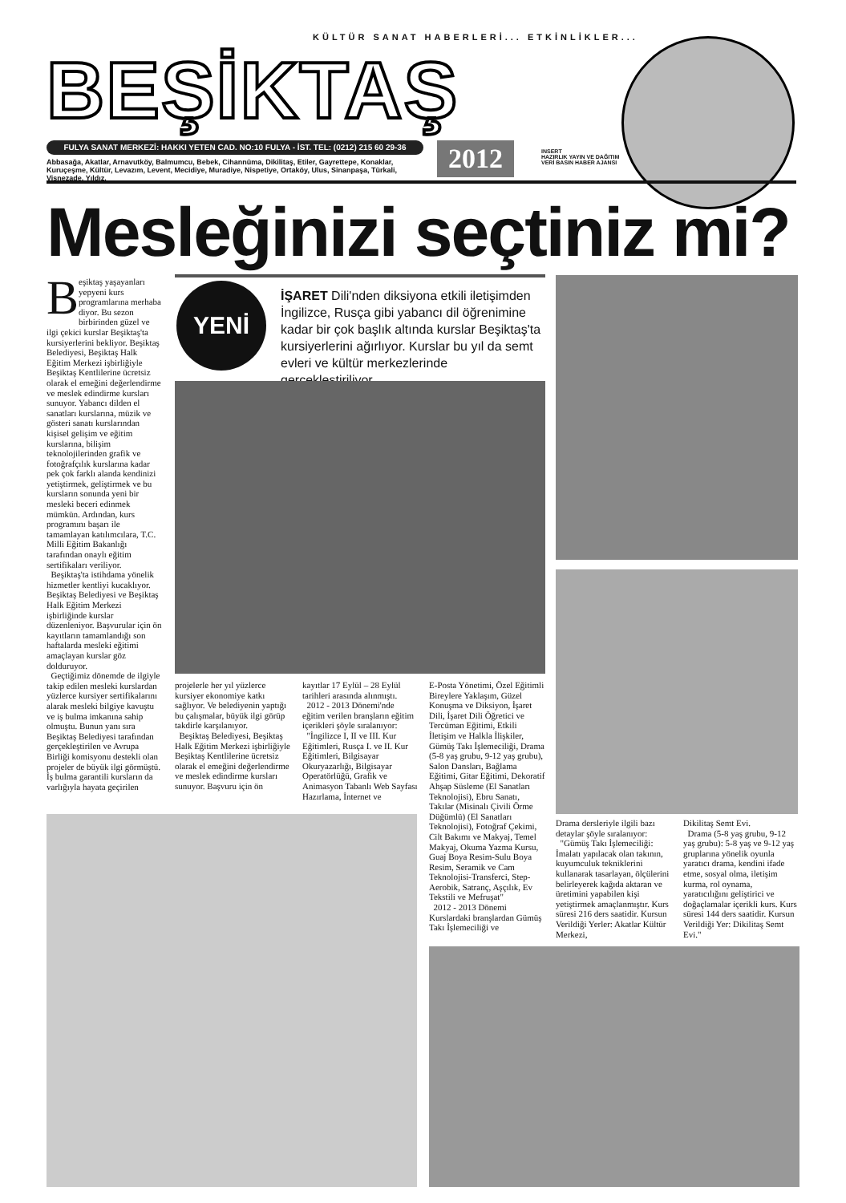KÜLTÜR SANAT HABERLERİ... ETKİNLİKLER...
BEŞİKTAŞ
FULYA SANAT MERKEZİ: HAKKI YETEN CAD. NO:10 FULYA - İST. TEL: (0212) 215 60 29-36
Abbasağa, Akatlar, Arnavutköy, Balmumcu, Bebek, Cihannüma, Dikilitaş, Etiler, Gayrettepe, Konaklar, Kuruçeşme, Kültür, Levazım, Levent, Mecidiye, Muradiye, Nispetiye, Ortaköy, Ulus, Sinanpaşa, Türkali, Vişnezade, Yıldız.
2012
INSERT
HAZIRLIK YAYIN VE DAĞITIM
VERİ BASIN HABER AJANSI
Mesleğinizi seçtiniz mi?
Beşiktaş yaşayanları yepyeni kurs programlarına merhaba diyor. Bu sezon birbirinden güzel ve ilgi çekici kurslar Beşiktaş'ta kursiyerlerini bekliyor. Beşiktaş Belediyesi, Beşiktaş Halk Eğitim Merkezi işbirliğiyle Beşiktaş Kentlilerine ücretsiz olarak el emeğini değerlendirme ve meslek edindirme kursları sunuyor. Yabancı dilden el sanatları kurslarına, müzik ve gösteri sanatı kurslarından kişisel gelişim ve eğitim kurslarına, bilişim teknolojilerinden grafik ve fotoğrafçılık kurslarına kadar pek çok farklı alanda kendinizi yetiştirmek, geliştirmek ve bu kursların sonunda yeni bir mesleki beceri edinmek mümkün. Ardından, kurs programını başarı ile tamamlayan katılımcılara, T.C. Milli Eğitim Bakanlığı tarafından onaylı eğitim sertifikaları veriliyor.
Beşiktaş'ta istihdama yönelik hizmetler kentliyi kucaklıyor. Beşiktaş Belediyesi ve Beşiktaş Halk Eğitim Merkezi işbirliğinde kurslar düzenleniyor. Başvurular için ön kayıtların tamamlandığı son haftalarda mesleki eğitimi amaçlayan kurslar göz dolduruyor.
Geçtiğimiz dönemde de ilgiyle takip edilen mesleki kurslardan yüzlerce kursiyer sertifikalarını alarak mesleki bilgiye kavuştu ve iş bulma imkanına sahip olmuştu. Bunun yanı sıra Beşiktaş Belediyesi tarafından gerçekleştirilen ve Avrupa Birliği komisyonu destekli olan projeler de büyük ilgi görmüştü. İş bulma garantili kursların da varlığıyla hayata geçirilen
YENİ
İŞARET Dili'nden diksiyona etkili iletişimden İngilizce, Rusça gibi yabancı dil öğrenimine kadar bir çok başlık altında kurslar Beşiktaş'ta kursiyerlerini ağırlıyor. Kurslar bu yıl da semt evleri ve kültür merkezlerinde gerçekleştiriliyor.
projelerle her yıl yüzlerce kursiyer ekonomiye katkı sağlıyor. Ve belediyenin yaptığı bu çalışmalar, büyük ilgi görüp takdirle karşılanıyor.
Beşiktaş Belediyesi, Beşiktaş Halk Eğitim Merkezi işbirliğiyle Beşiktaş Kentlilerine ücretsiz olarak el emeğini değerlendirme ve meslek edindirme kursları sunuyor. Başvuru için ön
kayıtlar 17 Eylül – 28 Eylül tarihleri arasında alınmıştı.
2012 - 2013 Dönemi'nde eğitim verilen branşların eğitim içerikleri şöyle sıralanıyor:
"İngilizce I, II ve III. Kur Eğitimleri, Rusça I. ve II. Kur Eğitimleri, Bilgisayar Okuryazarlığı, Bilgisayar Operatörlüğü, Grafik ve Animasyon Tabanlı Web Sayfası Hazırlama, İnternet ve
E-Posta Yönetimi, Özel Eğitimli Bireylere Yaklaşım, Güzel Konuşma ve Diksiyon, İşaret Dili, İşaret Dili Öğretici ve Tercüman Eğitimi, Etkili İletişim ve Halkla İlişkiler, Gümüş Takı İşlemeciliği, Drama (5-8 yaş grubu, 9-12 yaş grubu), Salon Dansları, Bağlama Eğitimi, Gitar Eğitimi, Dekoratif Ahşap Süsleme (El Sanatları Teknolojisi), Ebru Sanatı, Takılar (Misinalı Çivili Örme Düğümlü) (El Sanatları Teknolojisi), Fotoğraf Çekimi, Cilt Bakımı ve Makyaj, Temel Makyaj, Okuma Yazma Kursu, Guaj Boya Resim-Sulu Boya Resim, Seramik ve Cam Teknolojisi-Transferci, Step-Aerobik, Satranç, Aşçılık, Ev Tekstili ve Mefruşat"
2012 - 2013 Dönemi Kurslardaki branşlardan Gümüş Takı İşlemeciliği ve
Drama dersleriyle ilgili bazı detaylar şöyle sıralanıyor:
"Gümüş Takı İşlemeciliği: İmalatı yapılacak olan takının, kuyumculuk tekniklerini kullanarak tasarlayan, ölçülerini belirleyerek kağıda aktaran ve üretimini yapabilen kişi yetiştirmek amaçlanmıştır. Kurs süresi 216 ders saatidir. Kursun Verildiği Yerler: Akatlar Kültür Merkezi,
Dikilitaş Semt Evi.
Drama (5-8 yaş grubu, 9-12 yaş grubu): 5-8 yaş ve 9-12 yaş gruplarına yönelik oyunla yaratıcı drama, kendini ifade etme, sosyal olma, iletişim kurma, rol oynama, yaratıcılığını geliştirici ve doğaçlamalar içerikli kurs. Kurs süresi 144 ders saatidir. Kursun Verildiği Yer: Dikilitaş Semt Evi."